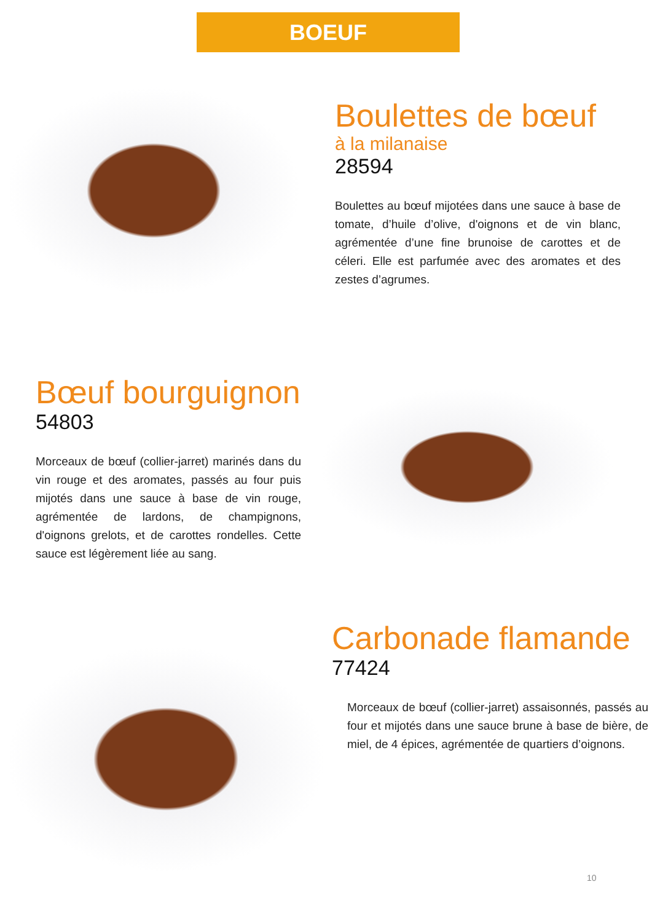BOEUF
Boulettes de bœuf
à la milanaise
28594
Boulettes au bœuf mijotées dans une sauce à base de tomate, d’huile d’olive, d'oignons et de vin blanc, agrémentée d’une fine brunoise de carottes et de céleri. Elle est parfumée avec des aromates et des zestes d’agrumes.
Bœuf bourguignon
54803
Morceaux de bœuf (collier-jarret) marinés dans du vin rouge et des aromates, passés au four puis mijotés dans une sauce à base de vin rouge, agrémentée de lardons, de champignons, d'oignons grelots, et de carottes rondelles. Cette sauce est légèrement liée au sang.
Carbonade flamande
77424
Morceaux de bœuf (collier-jarret) assaisonnés, passés au four et mijotés dans une sauce brune à base de bière, de miel, de 4 épices, agrémentée de quartiers d’oignons.
10